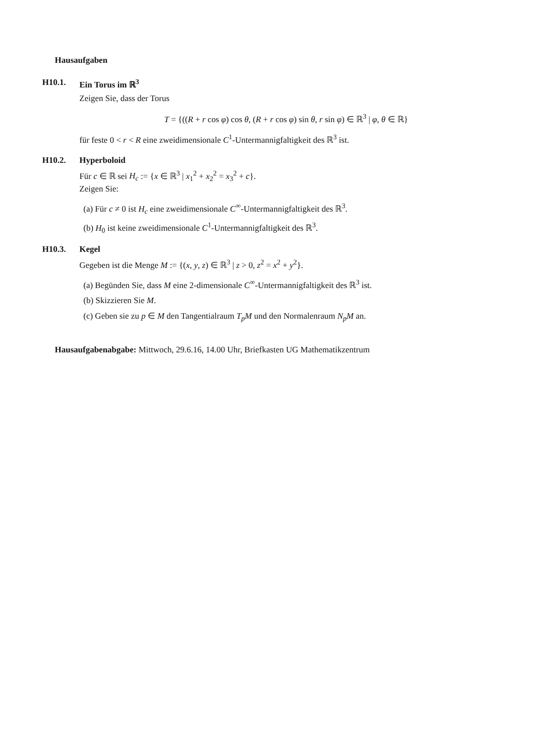Hausaufgaben
H10.1. Ein Torus im ℝ<sup>3</sup>
Zeigen Sie, dass der Torus
T = {((R + r cos φ) cos θ, (R + r cos φ) sin θ, r sin φ) ∈ ℝ<sup>3</sup> | φ, θ ∈ ℝ}
für feste 0 < r < R eine zweidimensionale C<sup>1</sup>-Untermannigfaltigkeit des ℝ<sup>3</sup> ist.
H10.2. Hyperboloid
Für c ∈ ℝ sei H<sub>c</sub> := {x ∈ ℝ<sup>3</sup> | x<sub>1</sub><sup>2</sup> + x<sub>2</sub><sup>2</sup> = x<sub>3</sub><sup>2</sup> + c}.
Zeigen Sie:
(a) Für c ≠ 0 ist H<sub>c</sub> eine zweidimensionale C<sup>∞</sup>-Untermannigfaltigkeit des ℝ<sup>3</sup>.
(b) H<sub>0</sub> ist keine zweidimensionale C<sup>1</sup>-Untermannigfaltigkeit des ℝ<sup>3</sup>.
H10.3. Kegel
Gegeben ist die Menge M := {(x, y, z) ∈ ℝ<sup>3</sup> | z > 0, z<sup>2</sup> = x<sup>2</sup> + y<sup>2</sup>}.
(a) Begünden Sie, dass M eine 2-dimensionale C<sup>∞</sup>-Untermannigfaltigkeit des ℝ<sup>3</sup> ist.
(b) Skizzieren Sie M.
(c) Geben sie zu p ∈ M den Tangentialraum T<sub>p</sub>M und den Normalenraum N<sub>p</sub>M an.
Hausaufgabenabgabe: Mittwoch, 29.6.16, 14.00 Uhr, Briefkasten UG Mathematikzentrum